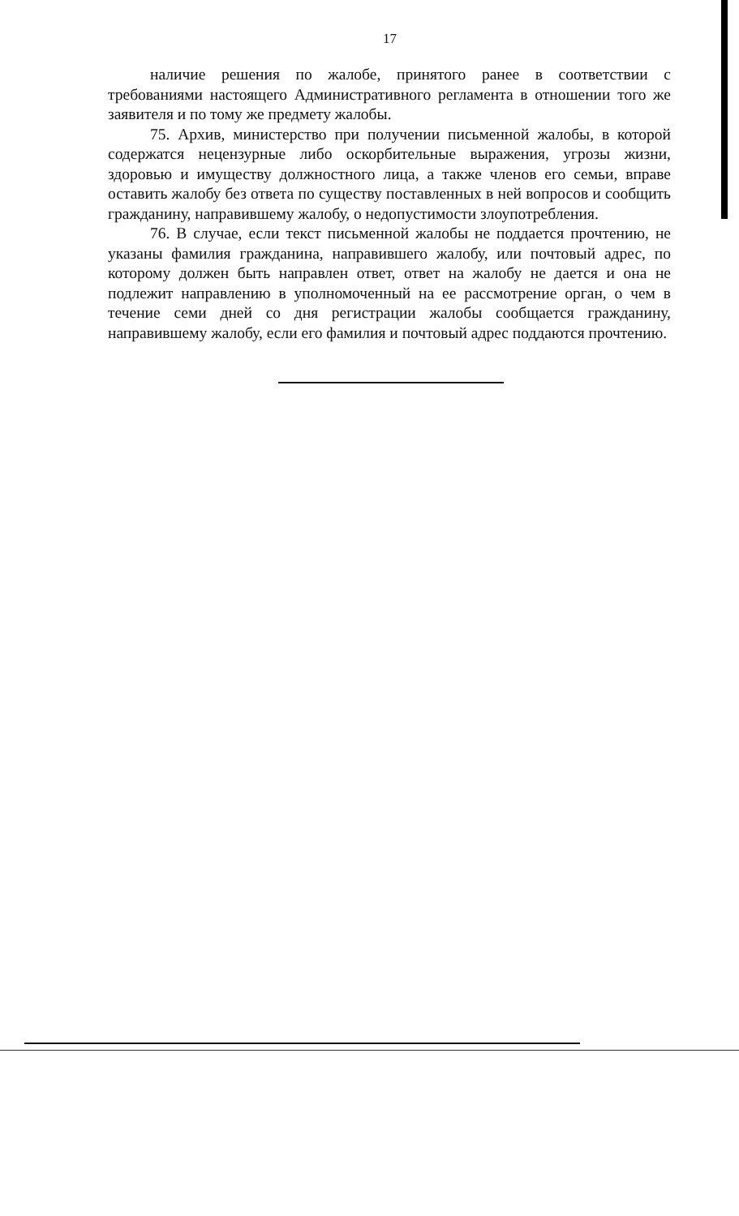17
наличие решения по жалобе, принятого ранее в соответствии с требованиями настоящего Административного регламента в отношении того же заявителя и по тому же предмету жалобы.
75. Архив, министерство при получении письменной жалобы, в которой содержатся нецензурные либо оскорбительные выражения, угрозы жизни, здоровью и имуществу должностного лица, а также членов его семьи, вправе оставить жалобу без ответа по существу поставленных в ней вопросов и сообщить гражданину, направившему жалобу, о недопустимости злоупотребления.
76. В случае, если текст письменной жалобы не поддается прочтению, не указаны фамилия гражданина, направившего жалобу, или почтовый адрес, по которому должен быть направлен ответ, ответ на жалобу не дается и она не подлежит направлению в уполномоченный на ее рассмотрение орган, о чем в течение семи дней со дня регистрации жалобы сообщается гражданину, направившему жалобу, если его фамилия и почтовый адрес поддаются прочтению.